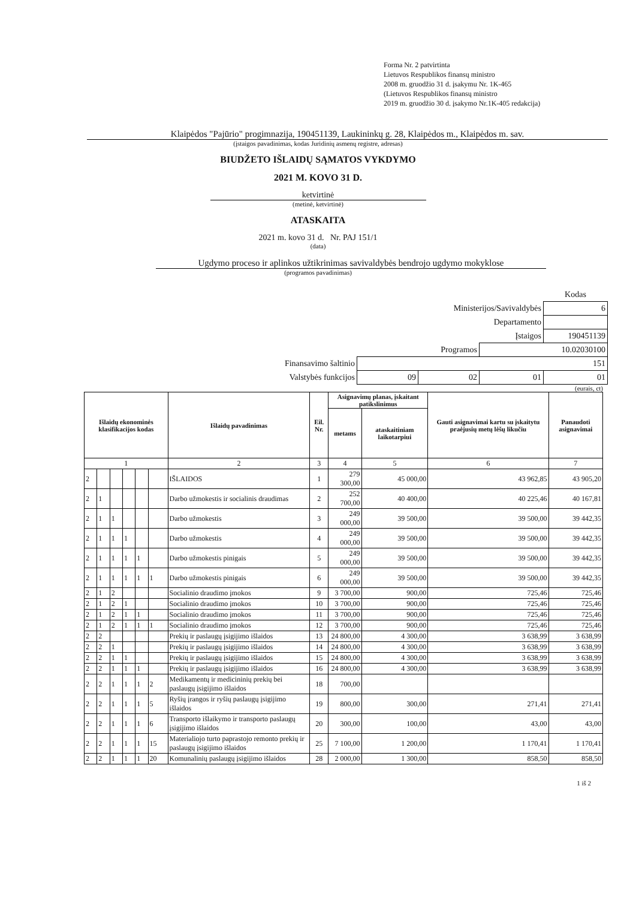Forma Nr. 2 patvirtinta
Lietuvos Respublikos finansų ministro
2008 m. gruodžio 31 d. įsakymu Nr. 1K-465
(Lietuvos Respublikos finansų ministro
2019 m. gruodžio 30 d. įsakymo Nr.1K-405 redakcija)
Klaipėdos "Pajūrio" progimnazija, 190451139, Laukininkų g. 28, Klaipėdos m., Klaipėdos m. sav.
(įstaigos pavadinimas, kodas Juridinių asmenų registre, adresas)
BIUDŽETO IŠLAIDŲ SĄMATOS VYKDYMO
2021 M. KOVO 31 D.
ketvirtinė
(metinė, ketvirtinė)
ATASKAITA
2021 m. kovo 31 d. Nr. PAJ 151/1
(data)
Ugdymo proceso ir aplinkos užtikrinimas savivaldybės bendrojo ugdymo mokyklose
(programos pavadinimas)
| | | | | Kodas |
| Ministerijos/Savivaldybės | | | | 6 |
| Departamento | | | | |
| Įstaigos | | | | 190451139 |
| Programos | | | 10.02030100 | |
| Finansavimo šaltinio | 151 | | | |
| Valstybės funkcijos | 09 | 02 | 01 | 01 |
(eurais, ct)
| Išlaidų ekonominės klasifikacijos kodas | | | | | | Išlaidų pavadinimas | Eil. Nr. | Asignavimų planas, įskaitant patikslinimus | | Gauti asignavimai kartu su įskaitytu praėjusių metų lėšų likučiu | Panaudoti asignavimai |
| --- | --- | --- | --- | --- | --- | --- | --- | --- | --- | --- | --- |
| | | | | | | | | metams | ataskaitiniam laikotarpiui | | |
| 1 | | | | | | 2 | 3 | 4 | 5 | 6 | 7 |
| 2 | | | | | | IŠLAIDOS | 1 | 279 300,00 | 45 000,00 | 43 962,85 | 43 905,20 |
| 2 | 1 | | | | | Darbo užmokestis ir socialinis draudimas | 2 | 252 700,00 | 40 400,00 | 40 225,46 | 40 167,81 |
| 2 | 1 | 1 | | | | Darbo užmokestis | 3 | 249 000,00 | 39 500,00 | 39 500,00 | 39 442,35 |
| 2 | 1 | 1 | 1 | | | Darbo užmokestis | 4 | 249 000,00 | 39 500,00 | 39 500,00 | 39 442,35 |
| 2 | 1 | 1 | 1 | 1 | | Darbo užmokestis pinigais | 5 | 249 000,00 | 39 500,00 | 39 500,00 | 39 442,35 |
| 2 | 1 | 1 | 1 | 1 | 1 | Darbo užmokestis pinigais | 6 | 249 000,00 | 39 500,00 | 39 500,00 | 39 442,35 |
| 2 | 1 | 2 | | | | Socialinio draudimo įmokos | 9 | 3 700,00 | 900,00 | 725,46 | 725,46 |
| 2 | 1 | 2 | 1 | | | Socialinio draudimo įmokos | 10 | 3 700,00 | 900,00 | 725,46 | 725,46 |
| 2 | 1 | 2 | 1 | 1 | | Socialinio draudimo įmokos | 11 | 3 700,00 | 900,00 | 725,46 | 725,46 |
| 2 | 1 | 2 | 1 | 1 | 1 | Socialinio draudimo įmokos | 12 | 3 700,00 | 900,00 | 725,46 | 725,46 |
| 2 | 2 | | | | | Prekių ir paslaugų įsigijimo išlaidos | 13 | 24 800,00 | 4 300,00 | 3 638,99 | 3 638,99 |
| 2 | 2 | 1 | | | | Prekių ir paslaugų įsigijimo išlaidos | 14 | 24 800,00 | 4 300,00 | 3 638,99 | 3 638,99 |
| 2 | 2 | 1 | 1 | | | Prekių ir paslaugų įsigijimo išlaidos | 15 | 24 800,00 | 4 300,00 | 3 638,99 | 3 638,99 |
| 2 | 2 | 1 | 1 | 1 | | Prekių ir paslaugų įsigijimo išlaidos | 16 | 24 800,00 | 4 300,00 | 3 638,99 | 3 638,99 |
| 2 | 2 | 1 | 1 | 1 | 2 | Medikamentų ir medicininių prekių bei paslaugų įsigijimo išlaidos | 18 | 700,00 | | | |
| 2 | 2 | 1 | 1 | 1 | 5 | Ryšių įrangos ir ryšių paslaugų įsigijimo išlaidos | 19 | 800,00 | 300,00 | 271,41 | 271,41 |
| 2 | 2 | 1 | 1 | 1 | 6 | Transporto išlaikymo ir transporto paslaugų įsigijimo išlaidos | 20 | 300,00 | 100,00 | 43,00 | 43,00 |
| 2 | 2 | 1 | 1 | 1 | 15 | Materialiojo turto paprastojo remonto prekių ir paslaugų įsigijimo išlaidos | 25 | 7 100,00 | 1 200,00 | 1 170,41 | 1 170,41 |
| 2 | 2 | 1 | 1 | 1 | 20 | Komunalinių paslaugų įsigijimo išlaidos | 28 | 2 000,00 | 1 300,00 | 858,50 | 858,50 |
1 iš 2